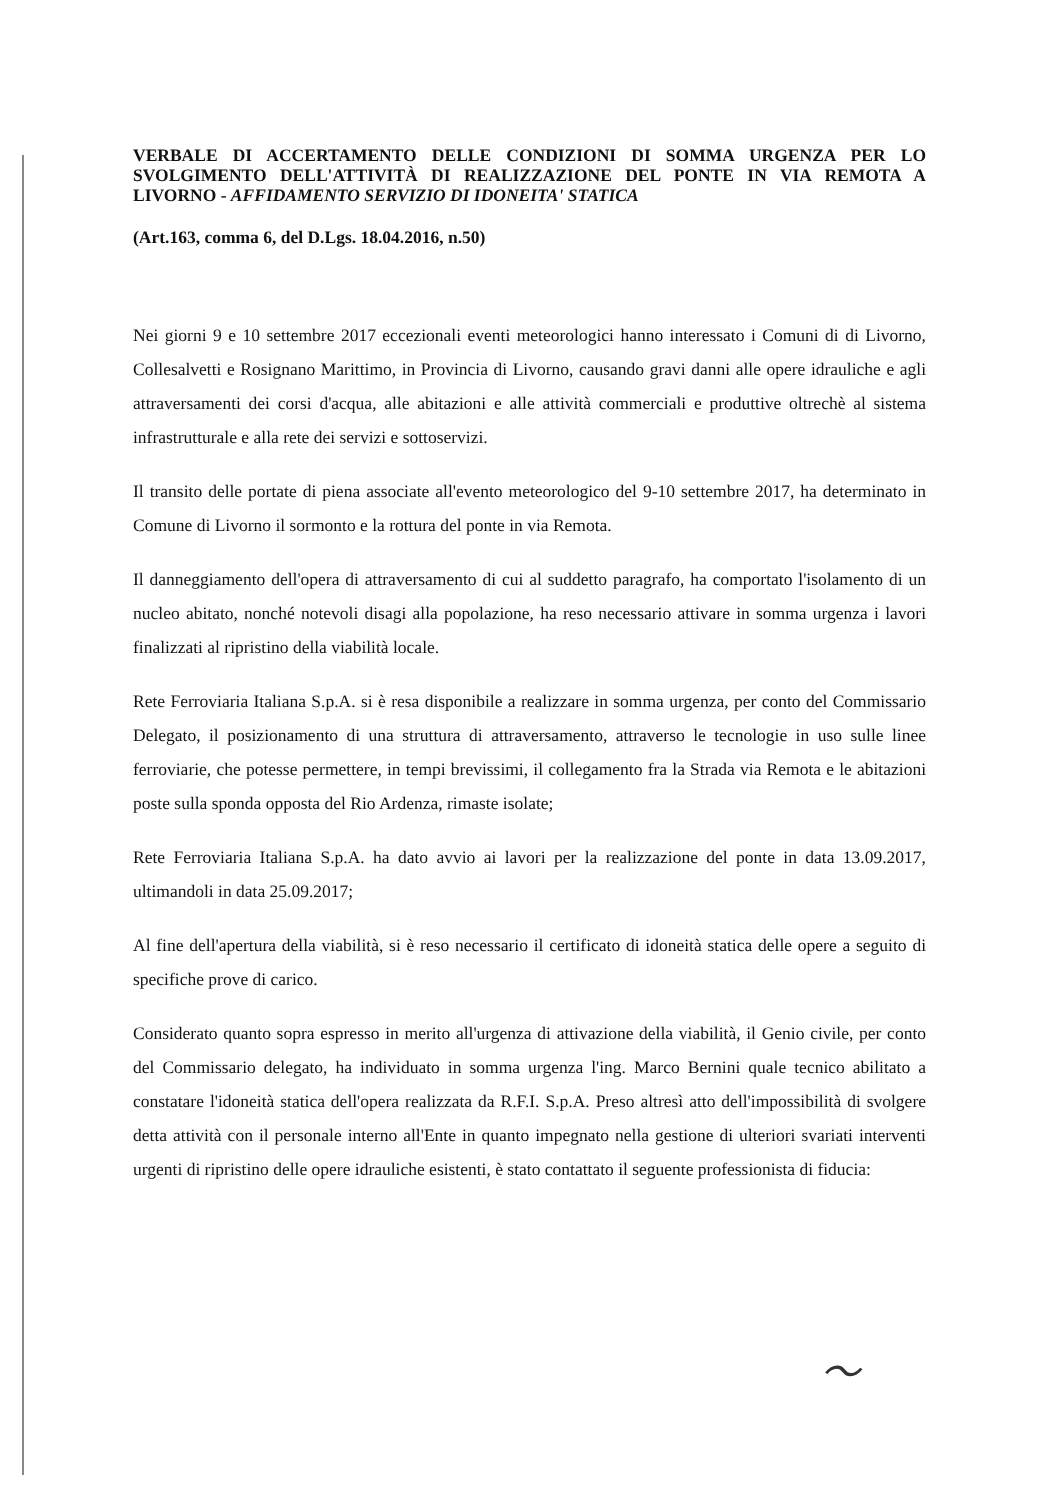VERBALE DI ACCERTAMENTO DELLE CONDIZIONI DI SOMMA URGENZA PER LO SVOLGIMENTO DELL'ATTIVITÀ DI REALIZZAZIONE DEL PONTE IN VIA REMOTA A LIVORNO - AFFIDAMENTO SERVIZIO DI IDONEITA' STATICA
(Art.163, comma 6, del D.Lgs. 18.04.2016, n.50)
Nei giorni 9 e 10 settembre 2017 eccezionali eventi meteorologici hanno interessato i Comuni di di Livorno, Collesalvetti e Rosignano Marittimo, in Provincia di Livorno, causando gravi danni alle opere idrauliche e agli attraversamenti dei corsi d'acqua, alle abitazioni e alle attività commerciali e produttive oltrechè al sistema infrastrutturale e alla rete dei servizi e sottoservizi.
Il transito delle portate di piena associate all'evento meteorologico del 9-10 settembre 2017, ha determinato in Comune di Livorno il sormonto e la rottura del ponte in via Remota.
Il danneggiamento dell'opera di attraversamento di cui al suddetto paragrafo, ha comportato l'isolamento di un nucleo abitato, nonché notevoli disagi alla popolazione, ha reso necessario attivare in somma urgenza i lavori finalizzati al ripristino della viabilità locale.
Rete Ferroviaria Italiana S.p.A. si è resa disponibile a realizzare in somma urgenza, per conto del Commissario Delegato, il posizionamento di una struttura di attraversamento, attraverso le tecnologie in uso sulle linee ferroviarie, che potesse permettere, in tempi brevissimi, il collegamento fra la Strada via Remota e le abitazioni poste sulla sponda opposta del Rio Ardenza, rimaste isolate;
Rete Ferroviaria Italiana S.p.A. ha dato avvio ai lavori per la realizzazione del ponte in data 13.09.2017, ultimandoli in data 25.09.2017;
Al fine dell'apertura della viabilità, si è reso necessario il certificato di idoneità statica delle opere a seguito di specifiche prove di carico.
Considerato quanto sopra espresso in merito all'urgenza di attivazione della viabilità, il Genio civile, per conto del Commissario delegato, ha individuato in somma urgenza l'ing. Marco Bernini quale tecnico abilitato a constatare l'idoneità statica dell'opera realizzata da R.F.I. S.p.A. Preso altresì atto dell'impossibilità di svolgere detta attività con il personale interno all'Ente in quanto impegnato nella gestione di ulteriori svariati interventi urgenti di ripristino delle opere idrauliche esistenti, è stato contattato il seguente professionista di fiducia:
〜